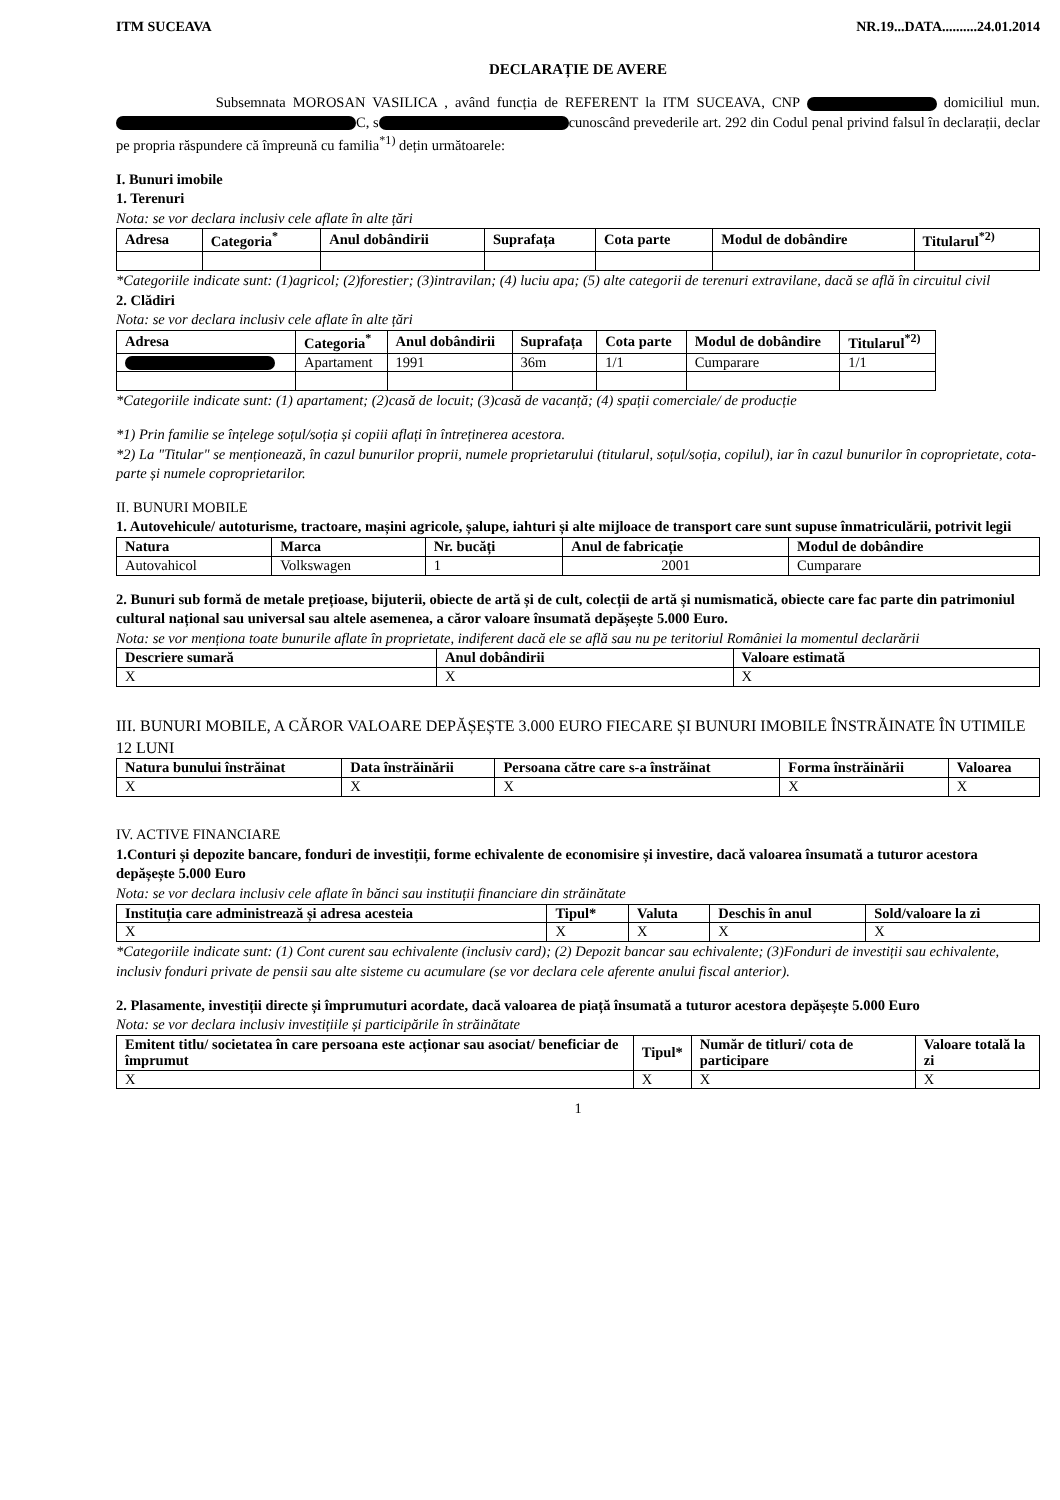ITM SUCEAVA NR.19...DATA..........24.01.2014
DECLARAȚIE DE AVERE
Subsemnata MOROSAN VASILICA , având funcția de REFERENT la ITM SUCEAVA, CNP domiciliul mun. C, s cunoscând prevederile art. 292 din Codul penal privind falsul în declarații, declar pe propria răspundere că împreună cu familia<sup>*1)</sup> dețin următoarele:
I. Bunuri imobile
1. Terenuri
Nota: se vor declara inclusiv cele aflate în alte țări
| Adresa | Categoria<sup>*</sup> | Anul dobândirii | Suprafața | Cota parte | Modul de dobândire | Titularul<sup>*2)</sup> |
| --- | --- | --- | --- | --- | --- | --- |
*Categoriile indicate sunt: (1)agricol; (2)forestier; (3)intravilan; (4) luciu apa; (5) alte categorii de terenuri extravilane, dacă se află în circuitul civil
2. Clădiri
Nota: se vor declara inclusiv cele aflate în alte țări
| Adresa | Categoria<sup>*</sup> | Anul dobândirii | Suprafața | Cota parte | Modul de dobândire | Titularul<sup>*2)</sup> |
| --- | --- | --- | --- | --- | --- | --- |
| | Apartament | 1991 | 36m | 1/1 | Cumparare | 1/1 |
*Categoriile indicate sunt: (1) apartament; (2)casă de locuit; (3)casă de vacanță; (4) spații comerciale/ de producție
*1) Prin familie se înțelege soțul/soția și copiii aflați în întreținerea acestora.
*2) La "Titular" se menționează, în cazul bunurilor proprii, numele proprietarului (titularul, soțul/soția, copilul), iar în cazul bunurilor în coproprietate, cota-parte și numele coproprietarilor.
II. BUNURI MOBILE
1. Autovehicule/ autoturisme, tractoare, mașini agricole, șalupe, iahturi și alte mijloace de transport care sunt supuse înmatriculării, potrivit legii
| Natura | Marca | Nr. bucăți | Anul de fabricație | Modul de dobândire |
| --- | --- | --- | --- | --- |
| Autovahicol | Volkswagen | 1 | 2001 | Cumparare |
2. Bunuri sub formă de metale prețioase, bijuterii, obiecte de artă și de cult, colecții de artă și numismatică, obiecte care fac parte din patrimoniul cultural național sau universal sau altele asemenea, a căror valoare însumată depășește 5.000 Euro.
Nota: se vor menționa toate bunurile aflate în proprietate, indiferent dacă ele se află sau nu pe teritoriul României la momentul declarării
| Descriere sumară | Anul dobândirii | Valoare estimată |
| --- | --- | --- |
| X | X | X |
III. BUNURI MOBILE, A CĂROR VALOARE DEPĂȘEȘTE 3.000 EURO FIECARE ȘI BUNURI IMOBILE ÎNSTRĂINATE ÎN UTIMILE 12 LUNI
| Natura bunului înstrăinat | Data înstrăinării | Persoana către care s-a înstrăinat | Forma înstrăinării | Valoarea |
| --- | --- | --- | --- | --- |
| X | X | X | X | X |
IV. ACTIVE FINANCIARE
1.Conturi și depozite bancare, fonduri de investiții, forme echivalente de economisire și investire, dacă valoarea însumată a tuturor acestora depășește 5.000 Euro
Nota: se vor declara inclusiv cele aflate în bănci sau instituții financiare din străinătate
| Instituția care administrează și adresa acesteia | Tipul* | Valuta | Deschis în anul | Sold/valoare la zi |
| --- | --- | --- | --- | --- |
| X | X | X | X | X |
*Categoriile indicate sunt: (1) Cont curent sau echivalente (inclusiv card); (2) Depozit bancar sau echivalente; (3)Fonduri de investiții sau echivalente, inclusiv fonduri private de pensii sau alte sisteme cu acumulare (se vor declara cele aferente anului fiscal anterior).
2. Plasamente, investiții directe și împrumuturi acordate, dacă valoarea de piață însumată a tuturor acestora depășește 5.000 Euro
Nota: se vor declara inclusiv investițiile și participările în străinătate
| Emitent titlu/ societatea în care persoana este acționar sau asociat/ beneficiar de împrumut | Tipul* | Număr de titluri/ cota de participare | Valoare totală la zi |
| --- | --- | --- | --- |
| X | X | X | X |
1